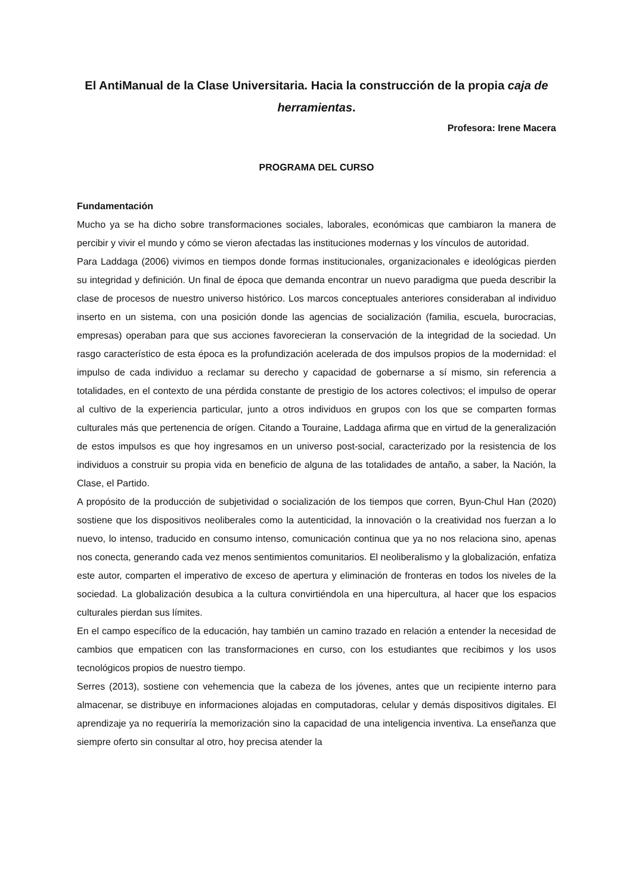El AntiManual de la Clase Universitaria. Hacia la construcción de la propia caja de herramientas.
Profesora: Irene Macera
PROGRAMA DEL CURSO
Fundamentación
Mucho ya se ha dicho sobre transformaciones sociales, laborales, económicas que cambiaron la manera de percibir y vivir el mundo y cómo se vieron afectadas las instituciones modernas y los vínculos de autoridad.
Para Laddaga (2006) vivimos en tiempos donde formas institucionales, organizacionales e ideológicas pierden su integridad y definición. Un final de época que demanda encontrar un nuevo paradigma que pueda describir la clase de procesos de nuestro universo histórico. Los marcos conceptuales anteriores consideraban al individuo inserto en un sistema, con una posición donde las agencias de socialización (familia, escuela, burocracias, empresas) operaban para que sus acciones favorecieran la conservación de la integridad de la sociedad. Un rasgo característico de esta época es la profundización acelerada de dos impulsos propios de la modernidad: el impulso de cada individuo a reclamar su derecho y capacidad de gobernarse a sí mismo, sin referencia a totalidades, en el contexto de una pérdida constante de prestigio de los actores colectivos; el impulso de operar al cultivo de la experiencia particular, junto a otros individuos en grupos con los que se comparten formas culturales más que pertenencia de orígen. Citando a Touraine, Laddaga afirma que en virtud de la generalización de estos impulsos es que hoy ingresamos en un universo post-social, caracterizado por la resistencia de los individuos a construir su propia vida en beneficio de alguna de las totalidades de antaño, a saber, la Nación, la Clase, el Partido.
A propósito de la producción de subjetividad o socialización de los tiempos que corren, Byun-Chul Han (2020) sostiene que los dispositivos neoliberales como la autenticidad, la innovación o la creatividad nos fuerzan a lo nuevo, lo intenso, traducido en consumo intenso, comunicación continua que ya no nos relaciona sino, apenas nos conecta, generando cada vez menos sentimientos comunitarios. El neoliberalismo y la globalización, enfatiza este autor, comparten el imperativo de exceso de apertura y eliminación de fronteras en todos los niveles de la sociedad. La globalización desubica a la cultura convirtiéndola en una hipercultura, al hacer que los espacios culturales pierdan sus límites.
En el campo específico de la educación, hay también un camino trazado en relación a entender la necesidad de cambios que empaticen con las transformaciones en curso, con los estudiantes que recibimos y los usos tecnológicos propios de nuestro tiempo.
Serres (2013), sostiene con vehemencia que la cabeza de los jóvenes, antes que un recipiente interno para almacenar, se distribuye en informaciones alojadas en computadoras, celular y demás dispositivos digitales. El aprendizaje ya no requeriría la memorización sino la capacidad de una inteligencia inventiva. La enseñanza que siempre oferto sin consultar al otro, hoy precisa atender la